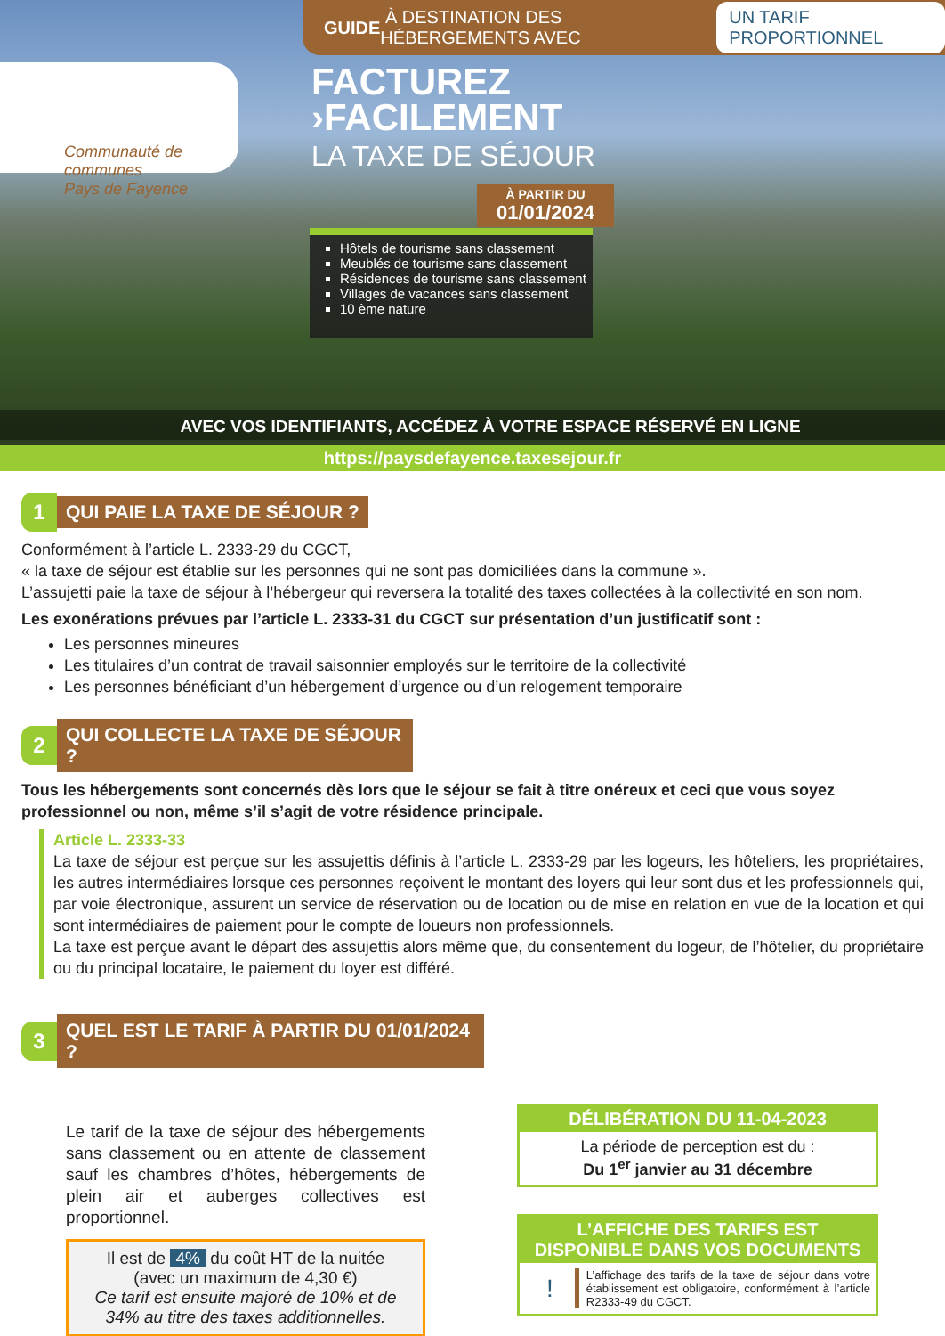GUIDE À DESTINATION DES HÉBERGEMENTS AVEC UN TARIF PROPORTIONNEL
Communauté de communes
Pays de Fayence
FACTUREZ
›FACILEMENT
LA TAXE DE SÉJOUR
À PARTIR DU
01/01/2024
Hôtels de tourisme sans classement
Meublés de tourisme sans classement
Résidences de tourisme sans classement
Villages de vacances sans classement
10 ème nature
AVEC VOS IDENTIFIANTS, ACCÉDEZ À VOTRE ESPACE RÉSERVÉ EN LIGNE
https://paysdefayence.taxesejour.fr
1
QUI PAIE LA TAXE DE SÉJOUR ?
Conformément à l’article L. 2333-29 du CGCT,
« la taxe de séjour est établie sur les personnes qui ne sont pas domiciliées dans la commune ».
L’assujetti paie la taxe de séjour à l’hébergeur qui reversera la totalité des taxes collectées à la collectivité en son nom.
Les exonérations prévues par l’article L. 2333-31 du CGCT sur présentation d’un justificatif sont :
Les personnes mineures
Les titulaires d’un contrat de travail saisonnier employés sur le territoire de la collectivité
Les personnes bénéficiant d’un hébergement d’urgence ou d’un relogement temporaire
2
QUI COLLECTE LA TAXE DE SÉJOUR ?
Tous les hébergements sont concernés dès lors que le séjour se fait à titre onéreux et ceci que vous soyez professionnel ou non, même s’il s’agit de votre résidence principale.
Article L. 2333-33
La taxe de séjour est perçue sur les assujettis définis à l’article L. 2333-29 par les logeurs, les hôteliers, les propriétaires, les autres intermédiaires lorsque ces personnes reçoivent le montant des loyers qui leur sont dus et les professionnels qui, par voie électronique, assurent un service de réservation ou de location ou de mise en relation en vue de la location et qui sont intermédiaires de paiement pour le compte de loueurs non professionnels.
La taxe est perçue avant le départ des assujettis alors même que, du consentement du logeur, de l’hôtelier, du propriétaire ou du principal locataire, le paiement du loyer est différé.
3
QUEL EST LE TARIF À PARTIR DU 01/01/2024 ?
Le tarif de la taxe de séjour des hébergements sans classement ou en attente de classement sauf les chambres d’hôtes, hébergements de plein air et auberges collectives est proportionnel.
Il est de 4% du coût HT de la nuitée
(avec un maximum de 4,30 €)
Ce tarif est ensuite majoré de 10% et de 34% au titre des taxes additionnelles.
DÉLIBÉRATION DU 11-04-2023
La période de perception est du :
Du 1<sup>er</sup> janvier au 31 décembre
L’AFFICHE DES TARIFS EST DISPONIBLE DANS VOS DOCUMENTS
! L’affichage des tarifs de la taxe de séjour dans votre établissement est obligatoire, conformément à l’article R2333-49 du CGCT.